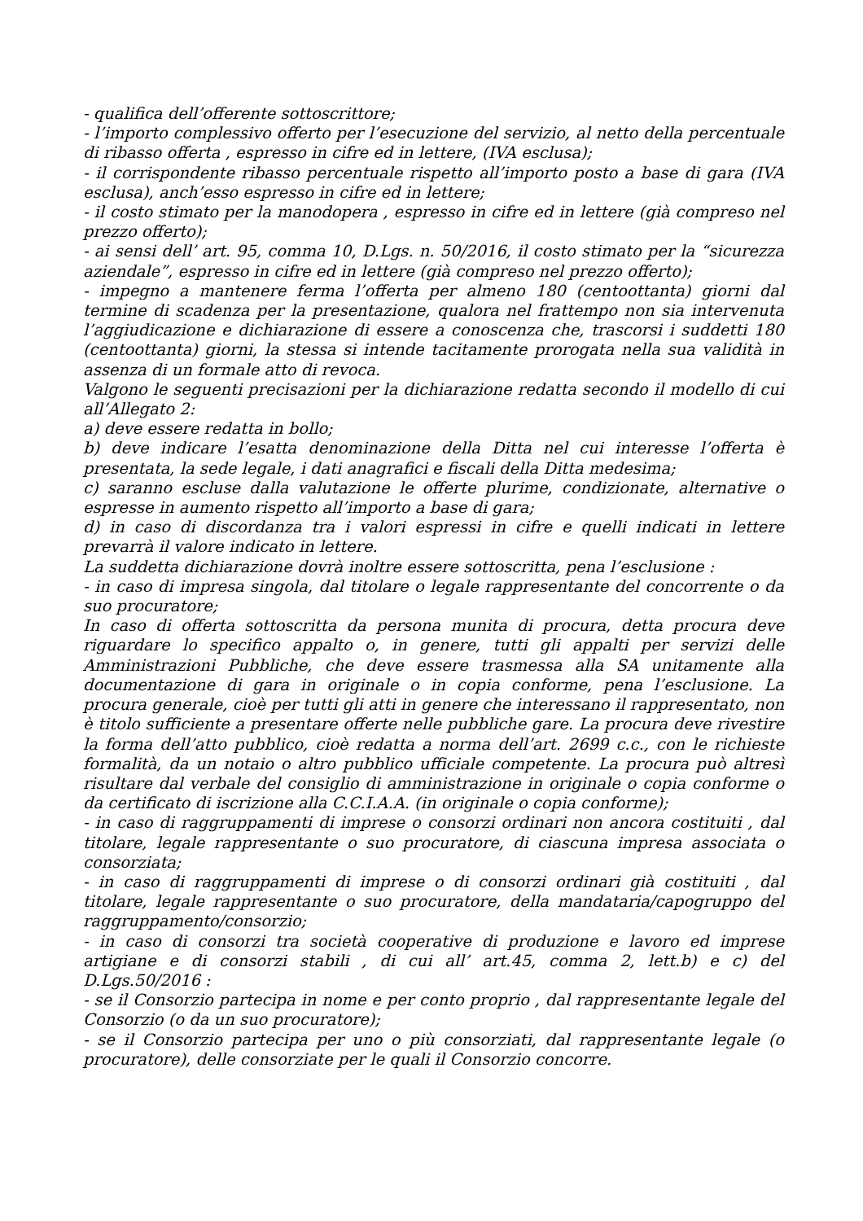- qualifica dell’offerente sottoscrittore;
- l’importo complessivo offerto per l’esecuzione del servizio, al netto della percentuale di ribasso offerta , espresso in cifre ed in lettere, (IVA esclusa);
- il corrispondente ribasso percentuale rispetto all’importo posto a base di gara (IVA esclusa), anch’esso espresso in cifre ed in lettere;
- il costo stimato per la manodopera , espresso in cifre ed in lettere (già compreso nel prezzo offerto);
- ai sensi dell’ art. 95, comma 10, D.Lgs. n. 50/2016, il costo stimato per la “sicurezza aziendale”, espresso in cifre ed in lettere (già compreso nel prezzo offerto);
- impegno a mantenere ferma l’offerta per almeno 180 (centoottanta) giorni dal termine di scadenza per la presentazione, qualora nel frattempo non sia intervenuta l’aggiudicazione e dichiarazione di essere a conoscenza che, trascorsi i suddetti 180 (centoottanta) giorni, la stessa si intende tacitamente prorogata nella sua validità in assenza di un formale atto di revoca.
Valgono le seguenti precisazioni per la dichiarazione redatta secondo il modello di cui all’Allegato 2:
a) deve essere redatta in bollo;
b) deve indicare l’esatta denominazione della Ditta nel cui interesse l’offerta è presentata, la sede legale, i dati anagrafici e fiscali della Ditta medesima;
c) saranno escluse dalla valutazione le offerte plurime, condizionate, alternative o espresse in aumento rispetto all’importo a base di gara;
d) in caso di discordanza tra i valori espressi in cifre e quelli indicati in lettere prevarrà il valore indicato in lettere.
La suddetta dichiarazione dovrà inoltre essere sottoscritta, pena l’esclusione :
- in caso di impresa singola, dal titolare o legale rappresentante del concorrente o da suo procuratore;
In caso di offerta sottoscritta da persona munita di procura, detta procura deve riguardare lo specifico appalto o, in genere, tutti gli appalti per servizi delle Amministrazioni Pubbliche, che deve essere trasmessa alla SA unitamente alla documentazione di gara in originale o in copia conforme, pena l’esclusione. La procura generale, cioè per tutti gli atti in genere che interessano il rappresentato, non è titolo sufficiente a presentare offerte nelle pubbliche gare. La procura deve rivestire la forma dell’atto pubblico, cioè redatta a norma dell’art. 2699 c.c., con le richieste formalità, da un notaio o altro pubblico ufficiale competente. La procura può altresì risultare dal verbale del consiglio di amministrazione in originale o copia conforme o da certificato di iscrizione alla C.C.I.A.A. (in originale o copia conforme);
- in caso di raggruppamenti di imprese o consorzi ordinari non ancora costituiti , dal titolare, legale rappresentante o suo procuratore, di ciascuna impresa associata o consorziata;
- in caso di raggruppamenti di imprese o di consorzi ordinari già costituiti , dal titolare, legale rappresentante o suo procuratore, della mandataria/capogruppo del raggruppamento/consorzio;
- in caso di consorzi tra società cooperative di produzione e lavoro ed imprese artigiane e di consorzi stabili , di cui all’ art.45, comma 2, lett.b) e c) del D.Lgs.50/2016 :
- se il Consorzio partecipa in nome e per conto proprio , dal rappresentante legale del Consorzio (o da un suo procuratore);
- se il Consorzio partecipa per uno o più consorziati, dal rappresentante legale (o procuratore), delle consorziate per le quali il Consorzio concorre.